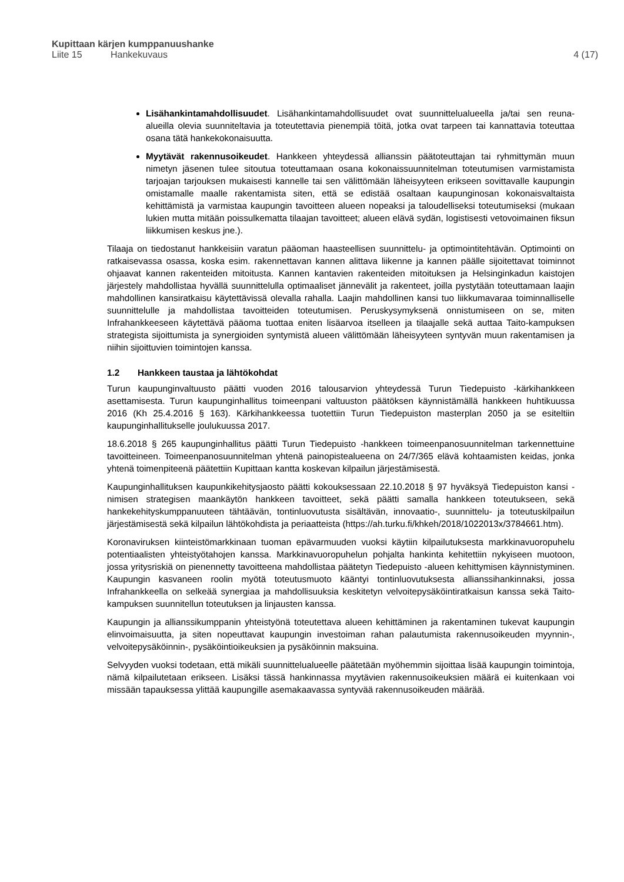Kupittaan kärjen kumppanuushanke
Liite 15 Hankekuvaus 4 (17)
Lisähankintamahdollisuudet. Lisähankintamahdollisuudet ovat suunnittelualueella ja/tai sen reuna-alueilla olevia suunniteltavia ja toteutettavia pienempiä töitä, jotka ovat tarpeen tai kannattavia toteuttaa osana tätä hankekokonaisuutta.
Myytävät rakennusoikeudet. Hankkeen yhteydessä allianssin päätoteuttajan tai ryhmittymän muun nimetyn jäsenen tulee sitoutua toteuttamaan osana kokonaissuunnitelman toteutumisen varmistamista tarjoajan tarjouksen mukaisesti kannelle tai sen välittömään läheisyyteen erikseen sovittavalle kaupungin omistamalle maalle rakentamista siten, että se edistää osaltaan kaupunginosan kokonaisvaltaista kehittämistä ja varmistaa kaupungin tavoitteen alueen nopeaksi ja taloudelliseksi toteutumiseksi (mukaan lukien mutta mitään poissulkematta tilaajan tavoitteet; alueen elävä sydän, logistisesti vetovoimainen fiksun liikkumisen keskus jne.).
Tilaaja on tiedostanut hankkeisiin varatun pääoman haasteellisen suunnittelu- ja optimointitehtävän. Optimointi on ratkaisevassa osassa, koska esim. rakennettavan kannen alittava liikenne ja kannen päälle sijoitettavat toiminnot ohjaavat kannen rakenteiden mitoitusta. Kannen kantavien rakenteiden mitoituksen ja Helsinginkadun kaistojen järjestely mahdollistaa hyvällä suunnittelulla optimaaliset jännevälit ja rakenteet, joilla pystytään toteuttamaan laajin mahdollinen kansiratkaisu käytettävissä olevalla rahalla. Laajin mahdollinen kansi tuo liikkumavaraa toiminnalliselle suunnittelulle ja mahdollistaa tavoitteiden toteutumisen. Peruskysymyksenä onnistumiseen on se, miten Infrahankkeeseen käytettävä pääoma tuottaa eniten lisäarvoa itselleen ja tilaajalle sekä auttaa Taito-kampuksen strategista sijoittumista ja synergioiden syntymistä alueen välittömään läheisyyteen syntyvän muun rakentamisen ja niihin sijoittuvien toimintojen kanssa.
1.2 Hankkeen taustaa ja lähtökohdat
Turun kaupunginvaltuusto päätti vuoden 2016 talousarvion yhteydessä Turun Tiedepuisto -kärkihankkeen asettamisesta. Turun kaupunginhallitus toimeenpani valtuuston päätöksen käynnistämällä hankkeen huhtikuussa 2016 (Kh 25.4.2016 § 163). Kärkihankkeessa tuotettiin Turun Tiedepuiston masterplan 2050 ja se esiteltiin kaupunginhallitukselle joulukuussa 2017.
18.6.2018 § 265 kaupunginhallitus päätti Turun Tiedepuisto -hankkeen toimeenpanosuunnitelman tarkennettuine tavoitteineen. Toimeenpanosuunnitelman yhtenä painopistealueena on 24/7/365 elävä kohtaamisten keidas, jonka yhtenä toimenpiteenä päätettiin Kupittaan kantta koskevan kilpailun järjestämisestä.
Kaupunginhallituksen kaupunkikehitysjaosto päätti kokouksessaan 22.10.2018 § 97 hyväksyä Tiedepuiston kansi -nimisen strategisen maankäytön hankkeen tavoitteet, sekä päätti samalla hankkeen toteutukseen, sekä hankekehityskumppanuuteen tähtäävän, tontinluovutusta sisältävän, innovaatio-, suunnittelu- ja toteutuskilpailun järjestämisestä sekä kilpailun lähtökohdista ja periaatteista (https://ah.turku.fi/khkeh/2018/1022013x/3784661.htm).
Koronaviruksen kiinteistömarkkinaan tuoman epävarmuuden vuoksi käytiin kilpailutuksesta markkinavuoropuhelu potentiaalisten yhteistyötahojen kanssa. Markkinavuoropuhelun pohjalta hankinta kehitettiin nykyiseen muotoon, jossa yritysriskiä on pienennetty tavoitteena mahdollistaa päätetyn Tiedepuisto -alueen kehittymisen käynnistyminen. Kaupungin kasvaneen roolin myötä toteutusmuoto kääntyi tontinluovutuksesta allianssihankinnaksi, jossa Infrahankkeella on selkeää synergiaa ja mahdollisuuksia keskitetyn velvoitepysäköintiratkaisun kanssa sekä Taito-kampuksen suunnitellun toteutuksen ja linjausten kanssa.
Kaupungin ja allianssikumppanin yhteistyönä toteutettava alueen kehittäminen ja rakentaminen tukevat kaupungin elinvoimaisuutta, ja siten nopeuttavat kaupungin investoiman rahan palautumista rakennusoikeuden myynnin-, velvoitepysäköinnin-, pysäköintioikeuksien ja pysäköinnin maksuina.
Selvyyden vuoksi todetaan, että mikäli suunnittelualueelle päätetään myöhemmin sijoittaa lisää kaupungin toimintoja, nämä kilpailutetaan erikseen. Lisäksi tässä hankinnassa myytävien rakennusoikeuksien määrä ei kuitenkaan voi missään tapauksessa ylittää kaupungille asemakaavassa syntyvää rakennusoikeuden määrää.